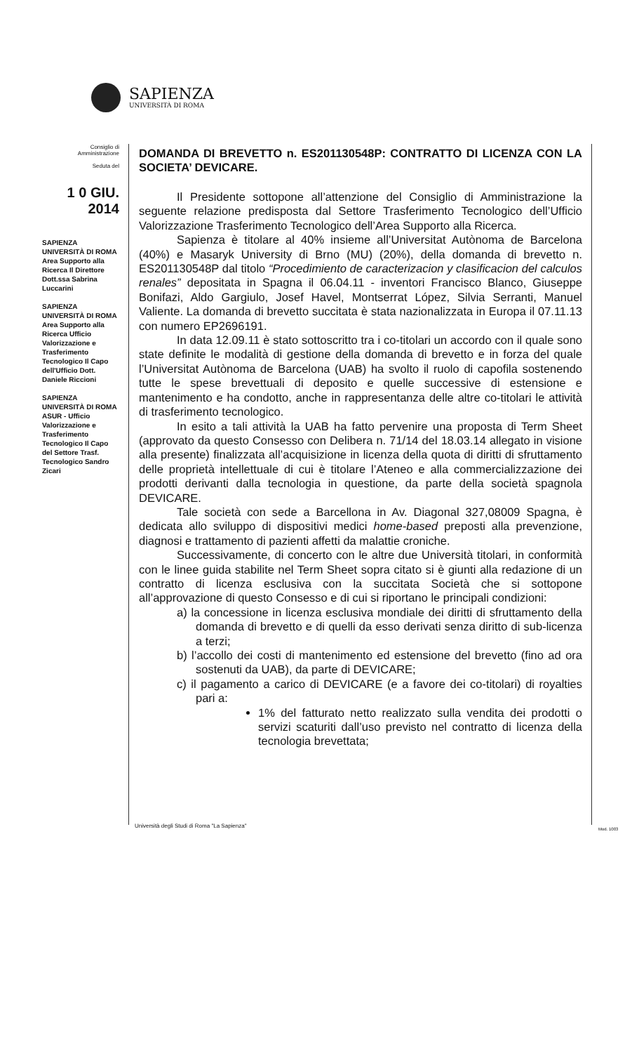SAPIENZA
UNIVERSITÀ DI ROMA
Consiglio di
Amministrazione
Seduta del
1 0 GIU. 2014
SAPIENZA UNIVERSITÀ DI ROMA Area Supporto alla Ricerca Il Direttore Dott.ssa Sabrina Luccarini
SAPIENZA UNIVERSITÀ DI ROMA Area Supporto alla Ricerca Ufficio Valorizzazione e Trasferimento Tecnologico Il Capo dell'Ufficio Dott. Daniele Riccioni
SAPIENZA UNIVERSITÀ DI ROMA ASUR - Ufficio Valorizzazione e Trasferimento Tecnologico Il Capo del Settore Trasf. Tecnologico Sandro Zicari
DOMANDA DI BREVETTO n. ES201130548P: CONTRATTO DI LICENZA CON LA SOCIETA’ DEVICARE.
Il Presidente sottopone all’attenzione del Consiglio di Amministrazione la seguente relazione predisposta dal Settore Trasferimento Tecnologico dell’Ufficio Valorizzazione Trasferimento Tecnologico dell’Area Supporto alla Ricerca.
Sapienza è titolare al 40% insieme all’Universitat Autònoma de Barcelona (40%) e Masaryk University di Brno (MU) (20%), della domanda di brevetto n. ES201130548P dal titolo “Procedimiento de caracterizacion y clasificacion del calculos renales” depositata in Spagna il 06.04.11 - inventori Francisco Blanco, Giuseppe Bonifazi, Aldo Gargiulo, Josef Havel, Montserrat López, Silvia Serranti, Manuel Valiente. La domanda di brevetto succitata è stata nazionalizzata in Europa il 07.11.13 con numero EP2696191.
In data 12.09.11 è stato sottoscritto tra i co-titolari un accordo con il quale sono state definite le modalità di gestione della domanda di brevetto e in forza del quale l’Universitat Autònoma de Barcelona (UAB) ha svolto il ruolo di capofila sostenendo tutte le spese brevettuali di deposito e quelle successive di estensione e mantenimento e ha condotto, anche in rappresentanza delle altre co-titolari le attività di trasferimento tecnologico.
In esito a tali attività la UAB ha fatto pervenire una proposta di Term Sheet (approvato da questo Consesso con Delibera n. 71/14 del 18.03.14 allegato in visione alla presente) finalizzata all’acquisizione in licenza della quota di diritti di sfruttamento delle proprietà intellettuale di cui è titolare l’Ateneo e alla commercializzazione dei prodotti derivanti dalla tecnologia in questione, da parte della società spagnola DEVICARE.
Tale società con sede a Barcellona in Av. Diagonal 327,08009 Spagna, è dedicata allo sviluppo di dispositivi medici home-based preposti alla prevenzione, diagnosi e trattamento di pazienti affetti da malattie croniche.
Successivamente, di concerto con le altre due Università titolari, in conformità con le linee guida stabilite nel Term Sheet sopra citato si è giunti alla redazione di un contratto di licenza esclusiva con la succitata Società che si sottopone all’approvazione di questo Consesso e di cui si riportano le principali condizioni:
a) la concessione in licenza esclusiva mondiale dei diritti di sfruttamento della domanda di brevetto e di quelli da esso derivati senza diritto di sub-licenza a terzi;
b) l’accollo dei costi di mantenimento ed estensione del brevetto (fino ad ora sostenuti da UAB), da parte di DEVICARE;
c) il pagamento a carico di DEVICARE (e a favore dei co-titolari) di royalties pari a:
1% del fatturato netto realizzato sulla vendita dei prodotti o servizi scaturiti dall’uso previsto nel contratto di licenza della tecnologia brevettata;
Università degli Studi di Roma "La Sapienza"
Mod. 1003